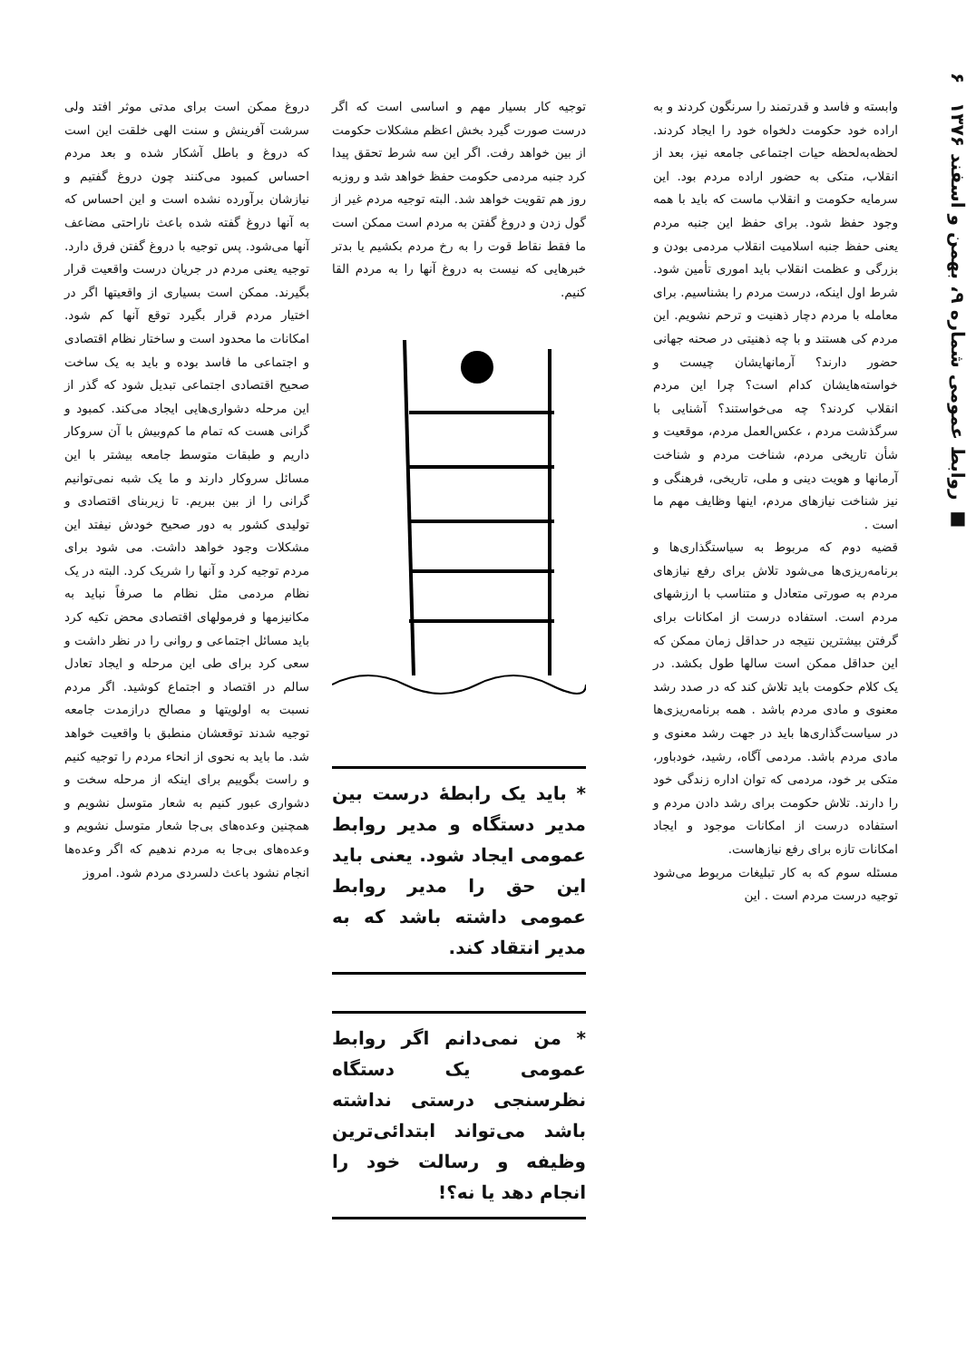■ روابط عمومی شماره ۹، بهمن و اسفند ۱۳۷۶ ۶
وابسته و فاسد و قدرتمند را سرنگون کردند و به اراده خود حکومت دلخواه خود را ایجاد کردند. لحظه‌به‌لحظه حیات اجتماعی جامعه نیز، بعد از انقلاب، متکی به حضور اراده مردم بود. این سرمایه حکومت و انقلاب ماست که باید با همه وجود حفظ شود. برای حفظ این جنبه مردم یعنی حفظ جنبه اسلامیت انقلاب مردمی بودن و بزرگی و عظمت انقلاب باید اموری تأمین شود. شرط اول اینکه، درست مردم را بشناسیم. برای معامله با مردم دچار ذهنیت و ترحم نشویم. این مردم کی هستند و با چه ذهنیتی در صحنه جهانی حضور دارند؟ آرمانهایشان چیست و خواسته‌هایشان کدام است؟ چرا این مردم انقلاب کردند؟ چه می‌خواستند؟ آشنایی با سرگذشت مردم ، عکس‌العمل مردم، موقعیت و شأن تاریخی مردم، شناخت مردم و شناخت آرمانها و هویت دینی و ملی، تاریخی، فرهنگی و نیز شناخت نیازهای مردم، اینها وظایف مهم ما است .
قضیه دوم که مربوط به سیاستگذاری‌ها و برنامه‌ریزی‌ها می‌شود تلاش برای رفع نیازهای مردم به صورتی متعادل و متناسب با ارزشهای مردم است. استفاده درست از امکانات برای گرفتن بیشترین نتیجه در حداقل زمان ممکن که این حداقل ممکن است سالها طول بکشد. در یک کلام حکومت باید تلاش کند که در صدد رشد معنوی و مادی مردم باشد . همه برنامه‌ریزی‌ها در سیاست‌گذاری‌ها باید در جهت رشد معنوی و مادی مردم باشد. مردمی آگاه، رشید، خودباور، متکی بر خود، مردمی که توان اداره زندگی خود را دارند. تلاش حکومت برای رشد دادن مردم و استفاده درست از امکانات موجود و ایجاد امکانات تازه برای رفع نیازهاست.
مسئله سوم که به کار تبلیغات مربوط می‌شود توجیه درست مردم است . این
توجیه کار بسیار مهم و اساسی است که اگر درست صورت گیرد بخش اعظم مشکلات حکومت از بین خواهد رفت. اگر این سه شرط تحقق پیدا کرد جنبه مردمی حکومت حفظ خواهد شد و روزبه روز هم تقویت خواهد شد. البته توجیه مردم غیر از گول زدن و دروغ گفتن به مردم است ممکن است ما فقط نقاط قوت را به رخ مردم بکشیم یا بدتر خبرهایی که نیست به دروغ آنها را به مردم القا کنیم.
* باید یک رابطهٔ درست بین مدیر دستگاه و مدیر روابط عمومی ایجاد شود. یعنی باید این حق را مدیر روابط عمومی داشته باشد که به مدیر انتقاد کند.
* من نمی‌دانم اگر روابط عمومی یک دستگاه نظرسنجی درستی نداشته باشد می‌تواند ابتدائی‌ترین وظیفه و رسالت خود را انجام دهد یا نه؟!
دروغ ممکن است برای مدتی موثر افتد ولی سرشت آفرینش و سنت الهی خلقت این است که دروغ و باطل آشکار شده و بعد مردم احساس کمبود می‌کنند چون دروغ گفتیم و نیازشان برآورده نشده است و این احساس که به آنها دروغ گفته شده باعث ناراحتی مضاعف آنها می‌شود. پس توجیه با دروغ گفتن فرق دارد. توجیه یعنی مردم در جریان درست واقعیت قرار بگیرند. ممکن است بسیاری از واقعیتها اگر در اختیار مردم قرار بگیرد توقع آنها کم شود. امکانات ما محدود است و ساختار نظام اقتصادی و اجتماعی ما فاسد بوده و باید به یک ساخت صحیح اقتصادی اجتماعی تبدیل شود که گذر از این مرحله دشواری‌هایی ایجاد می‌کند. کمبود و گرانی هست که تمام ما کم‌وبیش با آن سروکار داریم و طبقات متوسط جامعه بیشتر با این مسائل سروکار دارند و ما یک شبه نمی‌توانیم گرانی را از بین ببریم. تا زیربنای اقتصادی و تولیدی کشور به دور صحیح خودش نیفتد این مشکلات وجود خواهد داشت. می شود برای مردم توجیه کرد و آنها را شریک کرد. البته در یک نظام مردمی مثل نظام ما صرفاً نباید به مکانیزمها و فرمولهای اقتصادی محض تکیه کرد باید مسائل اجتماعی و روانی را در نظر داشت و سعی کرد برای طی این مرحله و ایجاد تعادل سالم در اقتصاد و اجتماع کوشید. اگر مردم نسبت به اولویتها و مصالح درازمدت جامعه توجیه شدند توقعشان منطبق با واقعیت خواهد شد. ما باید به نحوی از انحاء مردم را توجیه کنیم و راست بگوییم برای اینکه از مرحله سخت و دشواری عبور کنیم به شعار متوسل نشویم و همچنین وعده‌های بی‌جا شعار متوسل نشویم و وعده‌های بی‌جا به مردم ندهیم که اگر وعده‌ها انجام نشود باعث دلسردی مردم شود. امروز